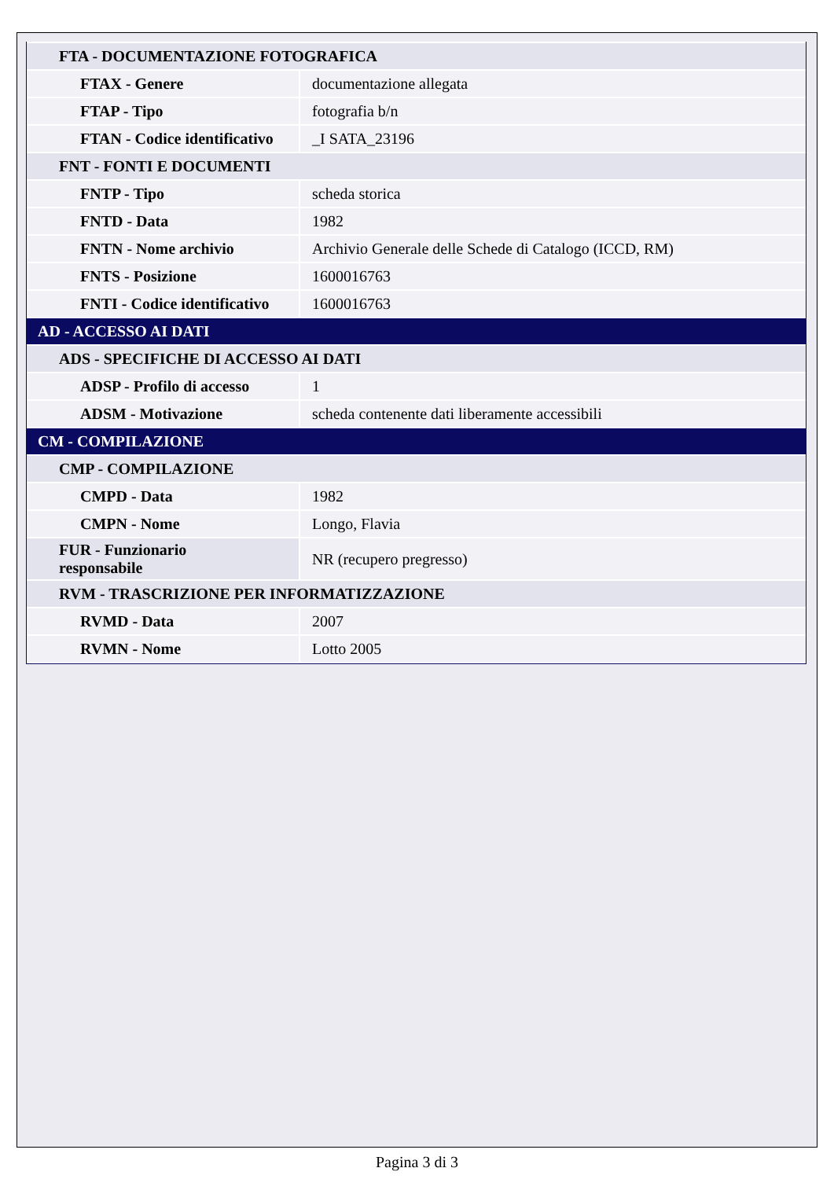| FTA - DOCUMENTAZIONE FOTOGRAFICA | |
| FTAX - Genere | documentazione allegata |
| FTAP - Tipo | fotografia b/n |
| FTAN - Codice identificativo | _I SATA_23196 |
| FNT - FONTI E DOCUMENTI | |
| FNTP - Tipo | scheda storica |
| FNTD - Data | 1982 |
| FNTN - Nome archivio | Archivio Generale delle Schede di Catalogo (ICCD, RM) |
| FNTS - Posizione | 1600016763 |
| FNTI - Codice identificativo | 1600016763 |
| AD - ACCESSO AI DATI | |
| ADS - SPECIFICHE DI ACCESSO AI DATI | |
| ADSP - Profilo di accesso | 1 |
| ADSM - Motivazione | scheda contenente dati liberamente accessibili |
| CM - COMPILAZIONE | |
| CMP - COMPILAZIONE | |
| CMPD - Data | 1982 |
| CMPN - Nome | Longo, Flavia |
| FUR - Funzionario responsabile | NR (recupero pregresso) |
| RVM - TRASCRIZIONE PER INFORMATIZZAZIONE | |
| RVMD - Data | 2007 |
| RVMN - Nome | Lotto 2005 |
Pagina 3 di 3